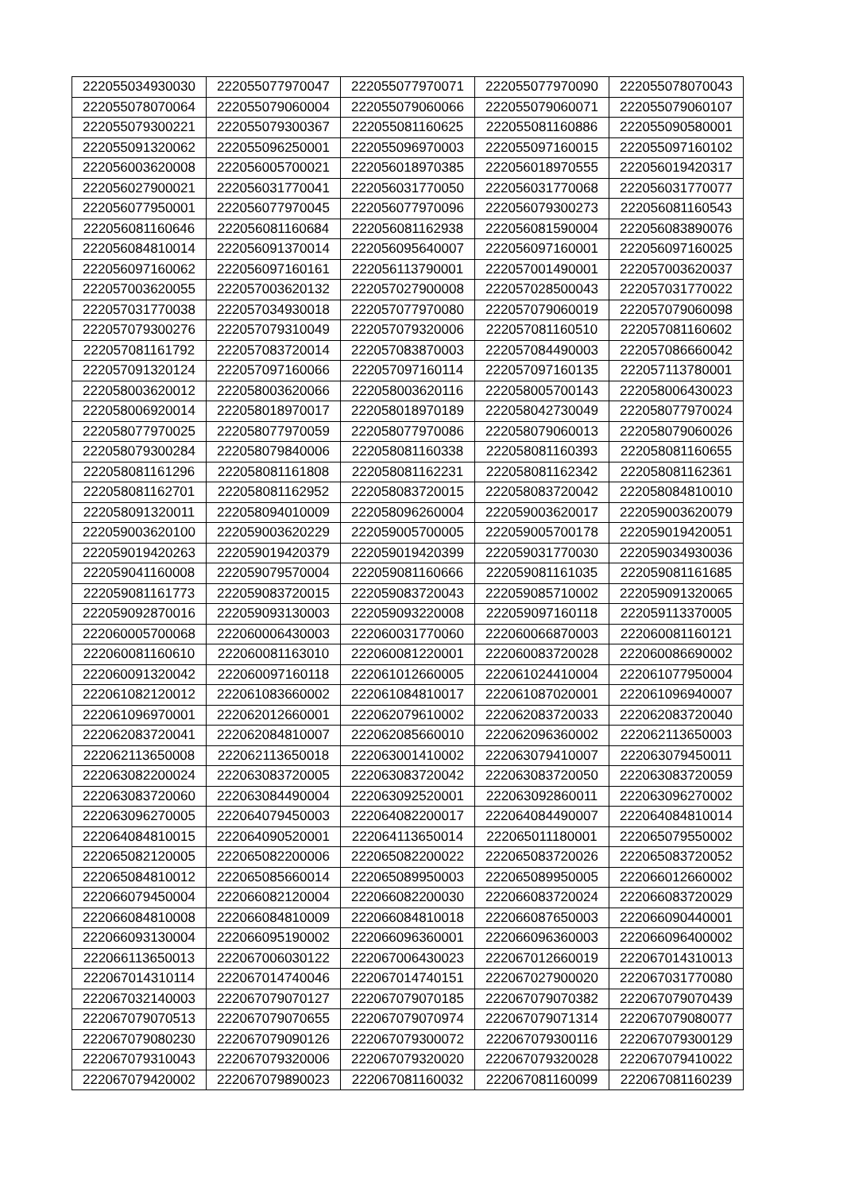| 222055034930030 | 222055077970047 | 222055077970071 | 222055077970090 | 222055078070043 |
| 222055078070064 | 222055079060004 | 222055079060066 | 222055079060071 | 222055079060107 |
| 222055079300221 | 222055079300367 | 222055081160625 | 222055081160886 | 222055090580001 |
| 222055091320062 | 222055096250001 | 222055096970003 | 222055097160015 | 222055097160102 |
| 222056003620008 | 222056005700021 | 222056018970385 | 222056018970555 | 222056019420317 |
| 222056027900021 | 222056031770041 | 222056031770050 | 222056031770068 | 222056031770077 |
| 222056077950001 | 222056077970045 | 222056077970096 | 222056079300273 | 222056081160543 |
| 222056081160646 | 222056081160684 | 222056081162938 | 222056081590004 | 222056083890076 |
| 222056084810014 | 222056091370014 | 222056095640007 | 222056097160001 | 222056097160025 |
| 222056097160062 | 222056097160161 | 222056113790001 | 222057001490001 | 222057003620037 |
| 222057003620055 | 222057003620132 | 222057027900008 | 222057028500043 | 222057031770022 |
| 222057031770038 | 222057034930018 | 222057077970080 | 222057079060019 | 222057079060098 |
| 222057079300276 | 222057079310049 | 222057079320006 | 222057081160510 | 222057081160602 |
| 222057081161792 | 222057083720014 | 222057083870003 | 222057084490003 | 222057086660042 |
| 222057091320124 | 222057097160066 | 222057097160114 | 222057097160135 | 222057113780001 |
| 222058003620012 | 222058003620066 | 222058003620116 | 222058005700143 | 222058006430023 |
| 222058006920014 | 222058018970017 | 222058018970189 | 222058042730049 | 222058077970024 |
| 222058077970025 | 222058077970059 | 222058077970086 | 222058079060013 | 222058079060026 |
| 222058079300284 | 222058079840006 | 222058081160338 | 222058081160393 | 222058081160655 |
| 222058081161296 | 222058081161808 | 222058081162231 | 222058081162342 | 222058081162361 |
| 222058081162701 | 222058081162952 | 222058083720015 | 222058083720042 | 222058084810010 |
| 222058091320011 | 222058094010009 | 222058096260004 | 222059003620017 | 222059003620079 |
| 222059003620100 | 222059003620229 | 222059005700005 | 222059005700178 | 222059019420051 |
| 222059019420263 | 222059019420379 | 222059019420399 | 222059031770030 | 222059034930036 |
| 222059041160008 | 222059079570004 | 222059081160666 | 222059081161035 | 222059081161685 |
| 222059081161773 | 222059083720015 | 222059083720043 | 222059085710002 | 222059091320065 |
| 222059092870016 | 222059093130003 | 222059093220008 | 222059097160118 | 222059113370005 |
| 222060005700068 | 222060006430003 | 222060031770060 | 222060066870003 | 222060081160121 |
| 222060081160610 | 222060081163010 | 222060081220001 | 222060083720028 | 222060086690002 |
| 222060091320042 | 222060097160118 | 222061012660005 | 222061024410004 | 222061077950004 |
| 222061082120012 | 222061083660002 | 222061084810017 | 222061087020001 | 222061096940007 |
| 222061096970001 | 222062012660001 | 222062079610002 | 222062083720033 | 222062083720040 |
| 222062083720041 | 222062084810007 | 222062085660010 | 222062096360002 | 222062113650003 |
| 222062113650008 | 222062113650018 | 222063001410002 | 222063079410007 | 222063079450011 |
| 222063082200024 | 222063083720005 | 222063083720042 | 222063083720050 | 222063083720059 |
| 222063083720060 | 222063084490004 | 222063092520001 | 222063092860011 | 222063096270002 |
| 222063096270005 | 222064079450003 | 222064082200017 | 222064084490007 | 222064084810014 |
| 222064084810015 | 222064090520001 | 222064113650014 | 222065011180001 | 222065079550002 |
| 222065082120005 | 222065082200006 | 222065082200022 | 222065083720026 | 222065083720052 |
| 222065084810012 | 222065085660014 | 222065089950003 | 222065089950005 | 222066012660002 |
| 222066079450004 | 222066082120004 | 222066082200030 | 222066083720024 | 222066083720029 |
| 222066084810008 | 222066084810009 | 222066084810018 | 222066087650003 | 222066090440001 |
| 222066093130004 | 222066095190002 | 222066096360001 | 222066096360003 | 222066096400002 |
| 222066113650013 | 222067006030122 | 222067006430023 | 222067012660019 | 222067014310013 |
| 222067014310114 | 222067014740046 | 222067014740151 | 222067027900020 | 222067031770080 |
| 222067032140003 | 222067079070127 | 222067079070185 | 222067079070382 | 222067079070439 |
| 222067079070513 | 222067079070655 | 222067079070974 | 222067079071314 | 222067079080077 |
| 222067079080230 | 222067079090126 | 222067079300072 | 222067079300116 | 222067079300129 |
| 222067079310043 | 222067079320006 | 222067079320020 | 222067079320028 | 222067079410022 |
| 222067079420002 | 222067079890023 | 222067081160032 | 222067081160099 | 222067081160239 |